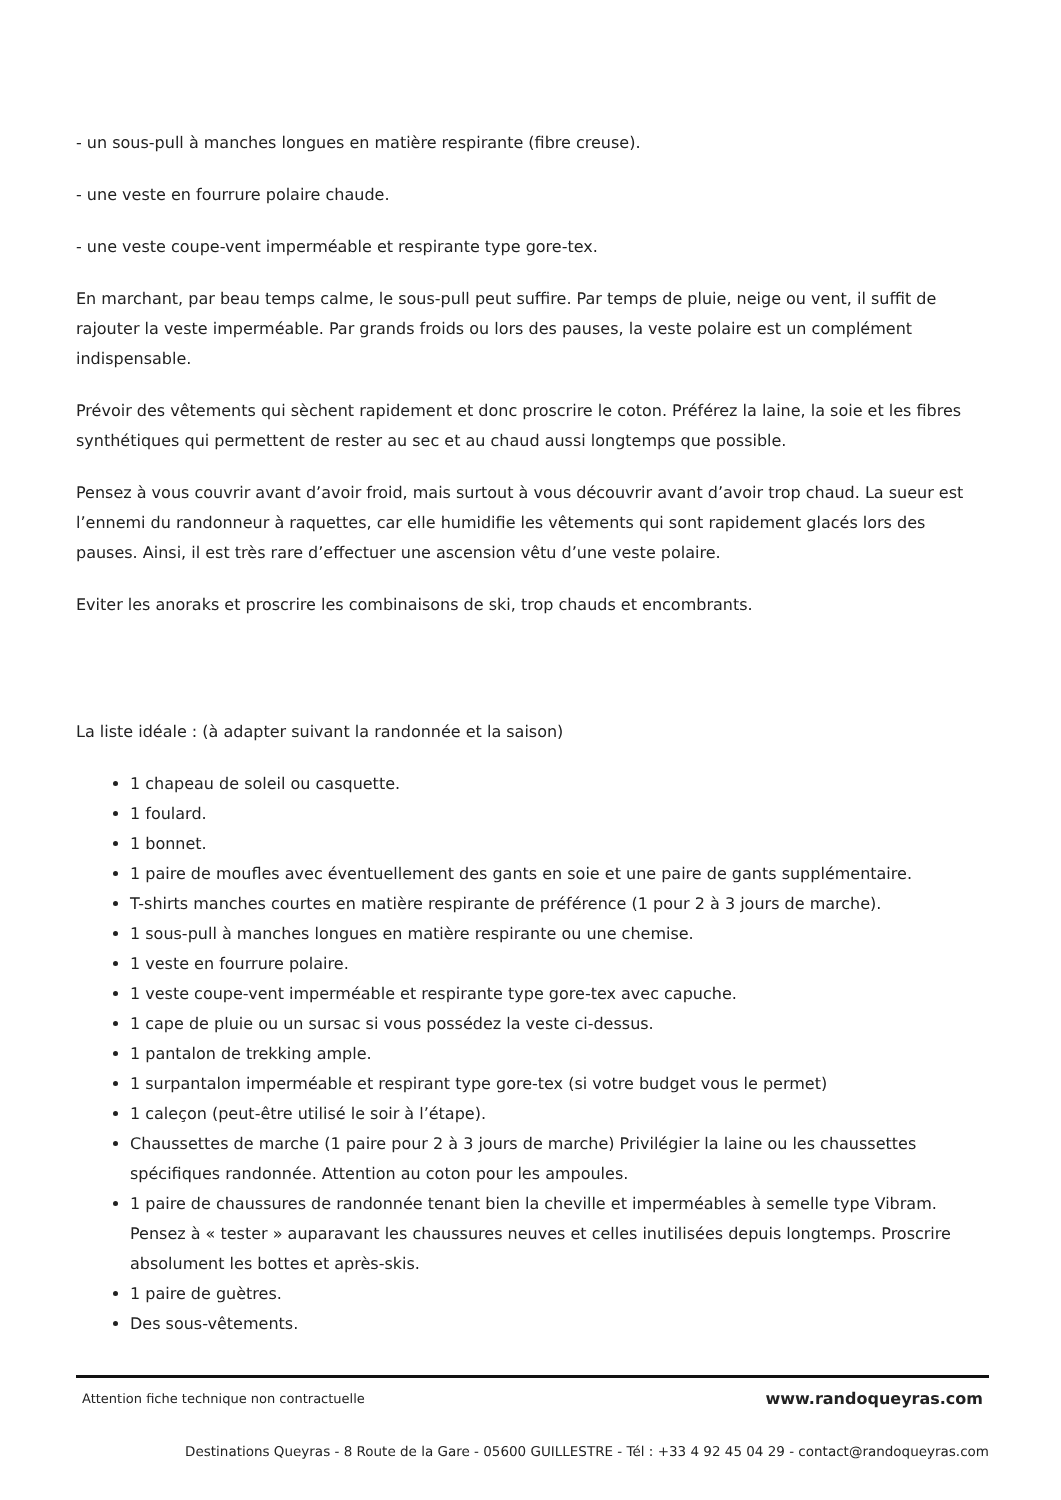- un sous-pull à manches longues en matière respirante (fibre creuse).
- une veste en fourrure polaire chaude.
- une veste coupe-vent imperméable et respirante type gore-tex.
En marchant, par beau temps calme, le sous-pull peut suffire. Par temps de pluie, neige ou vent, il suffit de rajouter la veste imperméable. Par grands froids ou lors des pauses, la veste polaire est un complément indispensable.
Prévoir des vêtements qui sèchent rapidement et donc proscrire le coton. Préférez la laine, la soie et les fibres synthétiques qui permettent de rester au sec et au chaud aussi longtemps que possible.
Pensez à vous couvrir avant d’avoir froid, mais surtout à vous découvrir avant d’avoir trop chaud. La sueur est l’ennemi du randonneur à raquettes, car elle humidifie les vêtements qui sont rapidement glacés lors des pauses. Ainsi, il est très rare d’effectuer une ascension vêtu d’une veste polaire.
Eviter les anoraks et proscrire les combinaisons de ski, trop chauds et encombrants.
La liste idéale : (à adapter suivant la randonnée et la saison)
1 chapeau de soleil ou casquette.
1 foulard.
1 bonnet.
1 paire de moufles avec éventuellement des gants en soie et une paire de gants supplémentaire.
T-shirts manches courtes en matière respirante de préférence (1 pour 2 à 3 jours de marche).
1 sous-pull à manches longues en matière respirante ou une chemise.
1 veste en fourrure polaire.
1 veste coupe-vent imperméable et respirante type gore-tex avec capuche.
1 cape de pluie ou un sursac si vous possédez la veste ci-dessus.
1 pantalon de trekking ample.
1 surpantalon imperméable et respirant type gore-tex (si votre budget vous le permet)
1 caleçon (peut-être utilisé le soir à l’étape).
Chaussettes de marche (1 paire pour 2 à 3 jours de marche) Privilégier la laine ou les chaussettes spécifiques randonnée. Attention au coton pour les ampoules.
1 paire de chaussures de randonnée tenant bien la cheville et imperméables à semelle type Vibram. Pensez à « tester » auparavant les chaussures neuves et celles inutilisées depuis longtemps. Proscrire absolument les bottes et après-skis.
1 paire de guètres.
Des sous-vêtements.
Attention fiche technique non contractuelle www.randoqueyras.com
Destinations Queyras - 8 Route de la Gare - 05600 GUILLESTRE - Tél : +33 4 92 45 04 29 - contact@randoqueyras.com